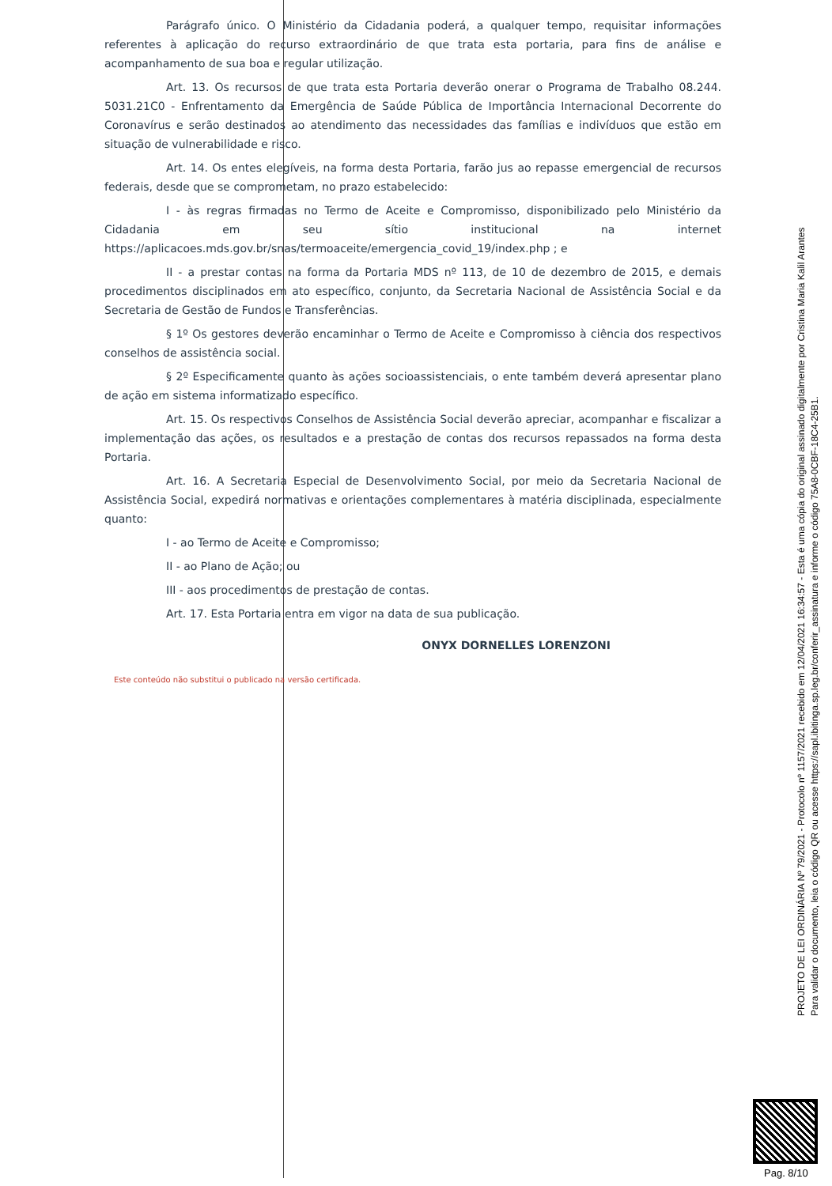Parágrafo único. O Ministério da Cidadania poderá, a qualquer tempo, requisitar informações referentes à aplicação do recurso extraordinário de que trata esta portaria, para fins de análise e acompanhamento de sua boa e regular utilização.
Art. 13. Os recursos de que trata esta Portaria deverão onerar o Programa de Trabalho 08.244. 5031.21C0 - Enfrentamento da Emergência de Saúde Pública de Importância Internacional Decorrente do Coronavírus e serão destinados ao atendimento das necessidades das famílias e indivíduos que estão em situação de vulnerabilidade e risco.
Art. 14. Os entes elegíveis, na forma desta Portaria, farão jus ao repasse emergencial de recursos federais, desde que se comprometam, no prazo estabelecido:
I - às regras firmadas no Termo de Aceite e Compromisso, disponibilizado pelo Ministério da Cidadania em seu sítio institucional na internet https://aplicacoes.mds.gov.br/snas/termoaceite/emergencia_covid_19/index.php ; e
II - a prestar contas na forma da Portaria MDS nº 113, de 10 de dezembro de 2015, e demais procedimentos disciplinados em ato específico, conjunto, da Secretaria Nacional de Assistência Social e da Secretaria de Gestão de Fundos e Transferências.
§ 1º Os gestores deverão encaminhar o Termo de Aceite e Compromisso à ciência dos respectivos conselhos de assistência social.
§ 2º Especificamente quanto às ações socioassistenciais, o ente também deverá apresentar plano de ação em sistema informatizado específico.
Art. 15. Os respectivos Conselhos de Assistência Social deverão apreciar, acompanhar e fiscalizar a implementação das ações, os resultados e a prestação de contas dos recursos repassados na forma desta Portaria.
Art. 16. A Secretaria Especial de Desenvolvimento Social, por meio da Secretaria Nacional de Assistência Social, expedirá normativas e orientações complementares à matéria disciplinada, especialmente quanto:
I - ao Termo de Aceite e Compromisso;
II - ao Plano de Ação; ou
III - aos procedimentos de prestação de contas.
Art. 17. Esta Portaria entra em vigor na data de sua publicação.
ONYX DORNELLES LORENZONI
Este conteúdo não substitui o publicado na versão certificada.
PROJETO DE LEI ORDINÁRIA Nº 79/2021 - Protocolo nº 1157/2021 recebido em 12/04/2021 16:34:57 - Esta é uma cópia do original assinado digitalmente por Cristina Maria Kalil Arantes
Para validar o documento, leia o código QR ou acesse https://sapl.ibitinga.sp.leg.br/conferir_assinatura e informe o código 75A8-0CBF-18C4-25B1.
Pag. 8/10